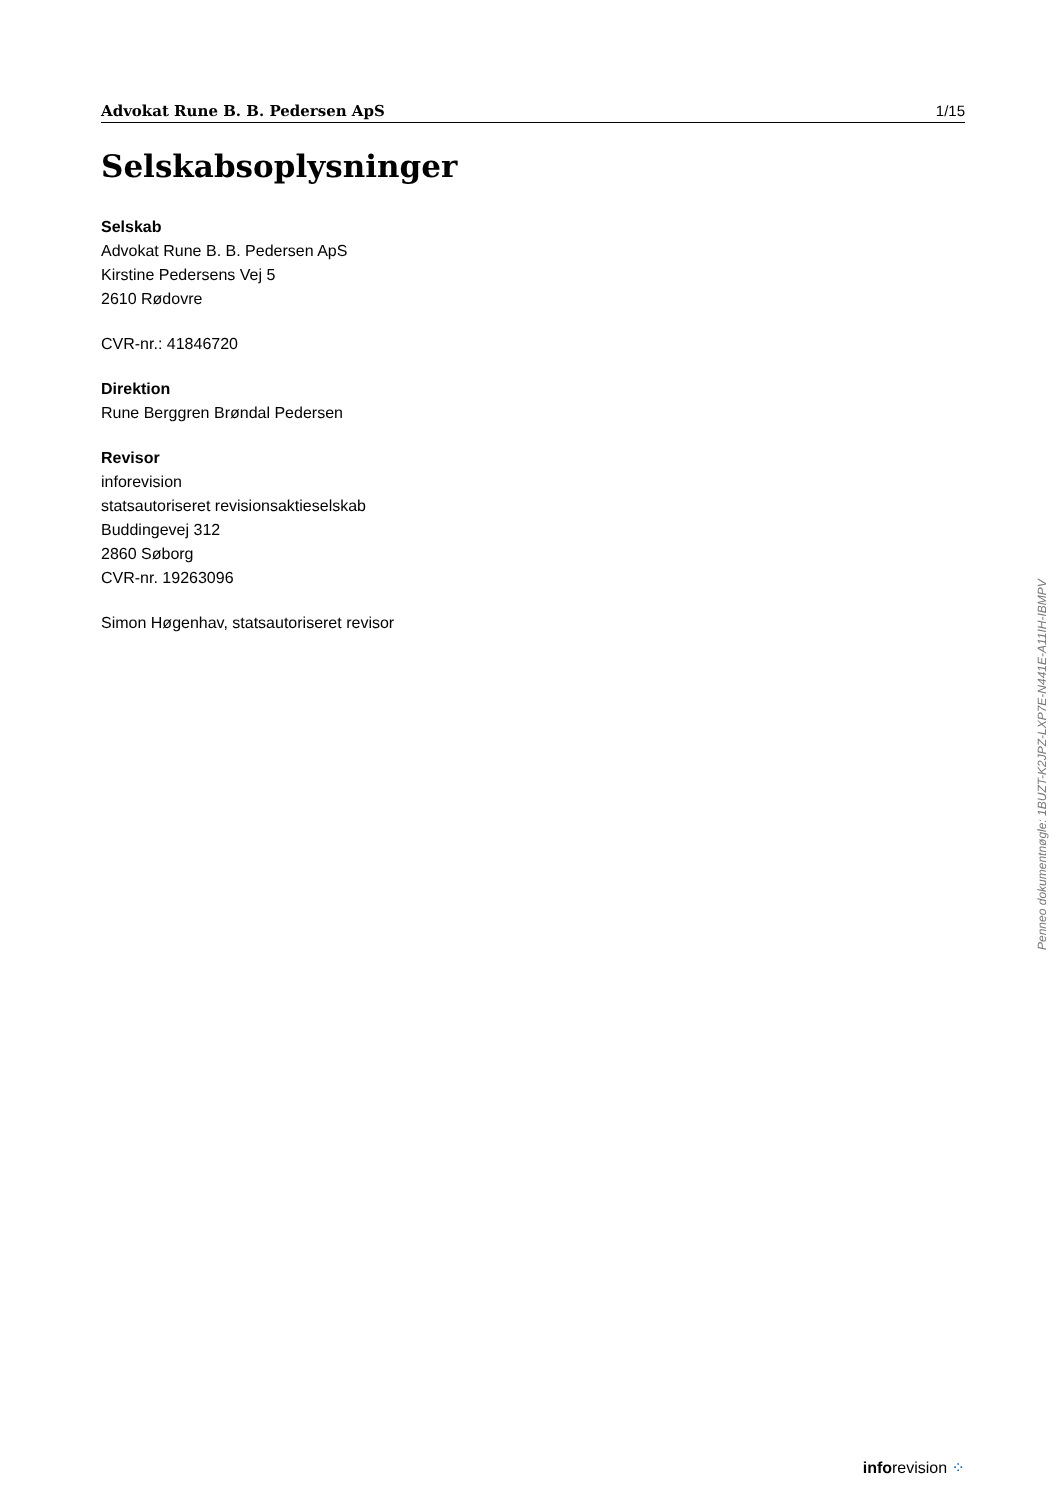Advokat Rune B. B. Pedersen ApS 1/15
Selskabsoplysninger
Selskab
Advokat Rune B. B. Pedersen ApS
Kirstine Pedersens Vej 5
2610 Rødovre
CVR-nr.: 41846720
Direktion
Rune Berggren Brøndal Pedersen
Revisor
inforevision
statsautoriseret revisionsaktieselskab
Buddingevej 312
2860 Søborg
CVR-nr. 19263096
Simon Høgenhav, statsautoriseret revisor
Penneo dokumentnøgle: 1BUZT-K2JPZ-LXP7E-N441E-A11IH-IBMPV
inforevision ⁘